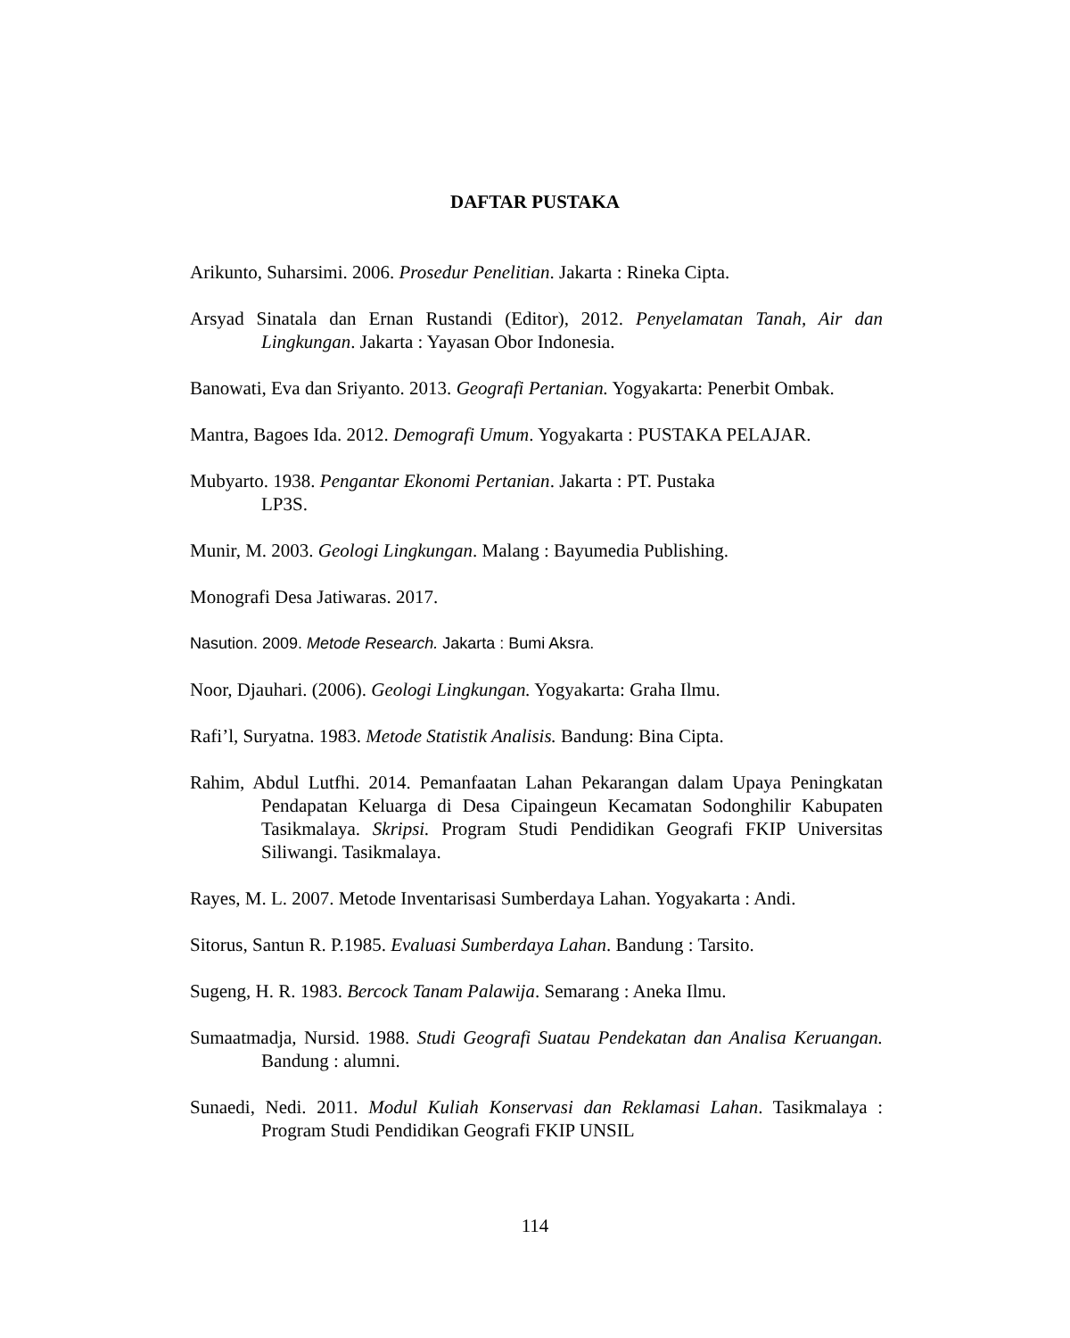DAFTAR PUSTAKA
Arikunto, Suharsimi. 2006. Prosedur Penelitian. Jakarta : Rineka Cipta.
Arsyad Sinatala dan Ernan Rustandi (Editor), 2012. Penyelamatan Tanah, Air dan Lingkungan. Jakarta : Yayasan Obor Indonesia.
Banowati, Eva dan Sriyanto. 2013. Geografi Pertanian. Yogyakarta: Penerbit Ombak.
Mantra, Bagoes Ida. 2012. Demografi Umum. Yogyakarta : PUSTAKA PELAJAR.
Mubyarto. 1938. Pengantar Ekonomi Pertanian. Jakarta : PT. Pustaka
LP3S.
Munir, M. 2003. Geologi Lingkungan. Malang : Bayumedia Publishing.
Monografi Desa Jatiwaras. 2017.
Nasution. 2009. Metode Research. Jakarta : Bumi Aksra.
Noor, Djauhari. (2006). Geologi Lingkungan. Yogyakarta: Graha Ilmu.
Rafi’l, Suryatna. 1983. Metode Statistik Analisis. Bandung: Bina Cipta.
Rahim, Abdul Lutfhi. 2014. Pemanfaatan Lahan Pekarangan dalam Upaya Peningkatan Pendapatan Keluarga di Desa Cipaingeun Kecamatan Sodonghilir Kabupaten Tasikmalaya. Skripsi. Program Studi Pendidikan Geografi FKIP Universitas Siliwangi. Tasikmalaya.
Rayes, M. L. 2007. Metode Inventarisasi Sumberdaya Lahan. Yogyakarta : Andi.
Sitorus, Santun R. P.1985. Evaluasi Sumberdaya Lahan. Bandung : Tarsito.
Sugeng, H. R. 1983. Bercock Tanam Palawija. Semarang : Aneka Ilmu.
Sumaatmadja, Nursid. 1988. Studi Geografi Suatau Pendekatan dan Analisa Keruangan. Bandung : alumni.
Sunaedi, Nedi. 2011. Modul Kuliah Konservasi dan Reklamasi Lahan. Tasikmalaya : Program Studi Pendidikan Geografi FKIP UNSIL
114